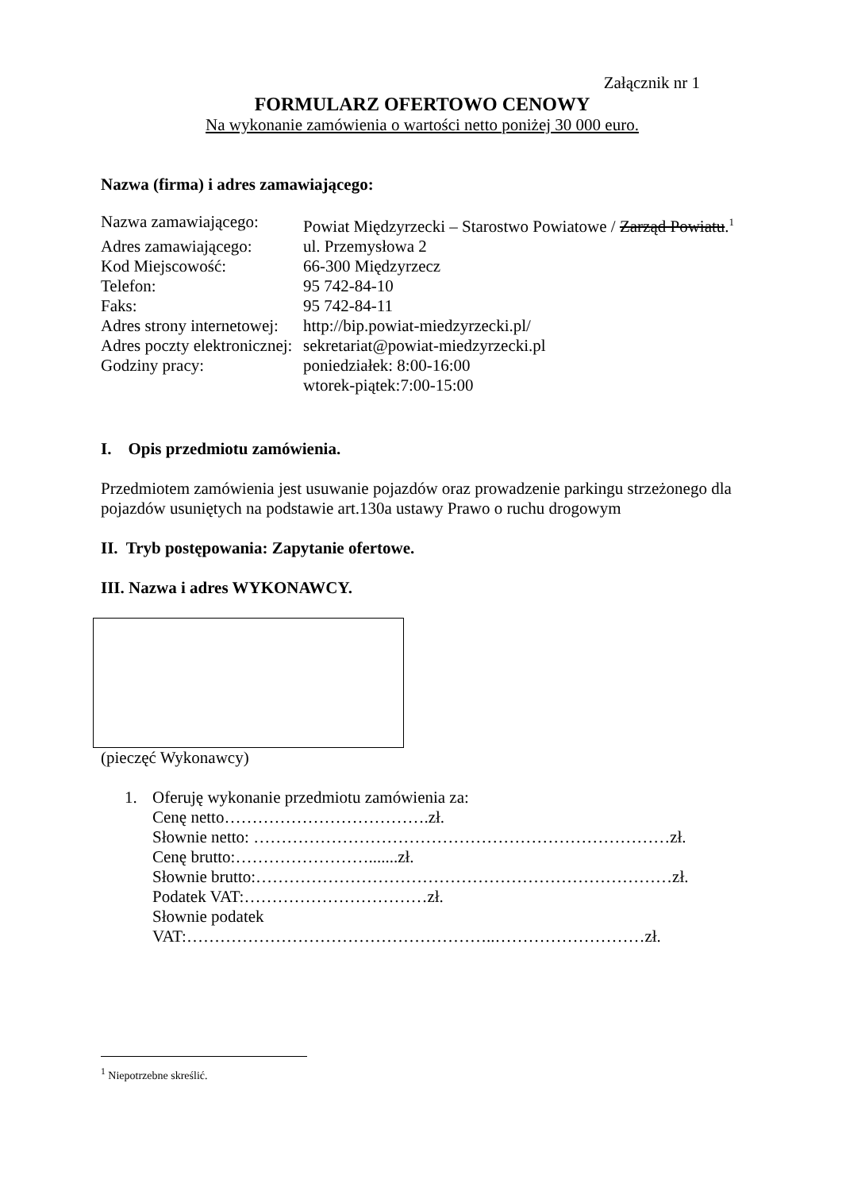Załącznik nr 1
FORMULARZ OFERTOWO CENOWY
Na wykonanie zamówienia o wartości netto poniżej 30 000 euro.
Nazwa (firma) i adres zamawiającego:
| Nazwa zamawiającego: | Powiat Międzyrzecki – Starostwo Powiatowe / Zarząd Powiatu .<sup>1</sup> |
| Adres zamawiającego: | ul. Przemysłowa 2 |
| Kod Miejscowość: | 66-300 Międzyrzecz |
| Telefon: | 95 742-84-10 |
| Faks: | 95 742-84-11 |
| Adres strony internetowej: | http://bip.powiat-miedzyrzecki.pl/ |
| Adres poczty elektronicznej: | sekretariat@powiat-miedzyrzecki.pl |
| Godziny pracy: | poniedziałek: 8:00-16:00 wtorek-piątek:7:00-15:00 |
I. Opis przedmiotu zamówienia.
Przedmiotem zamówienia jest usuwanie pojazdów oraz prowadzenie parkingu strzeżonego dla pojazdów usuniętych na podstawie art.130a ustawy Prawo o ruchu drogowym
II. Tryb postępowania: Zapytanie ofertowe.
III. Nazwa i adres WYKONAWCY.
(pieczęć Wykonawcy)
1. Oferuję wykonanie przedmiotu zamówienia za:
Cenę netto……………………………….zł.
Słownie netto: …………………………………………………………………zł.
Cenę brutto:…………………….......zł.
Słownie brutto:…………………………………………………………………zł.
Podatek VAT:……………………………zł.
Słownie podatek
VAT:………………………………………………..………………………zł.
<sup>1</sup> Niepotrzebne skreślić.